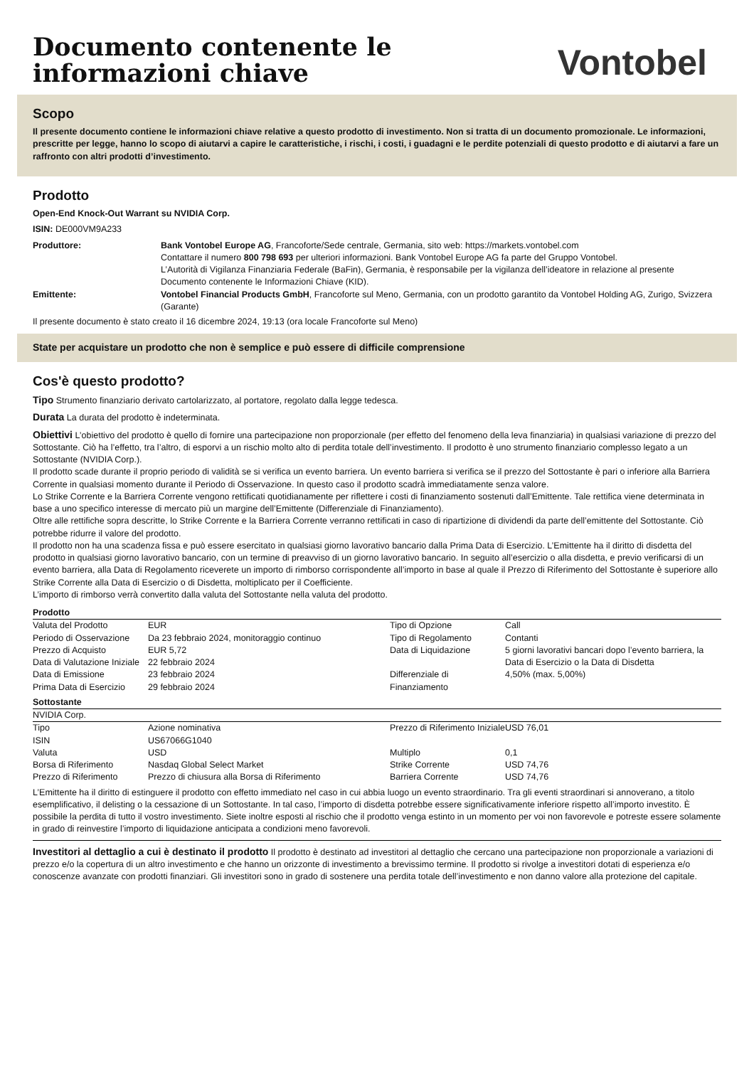Documento contenente le
informazioni chiave
Vontobel
Scopo
Il presente documento contiene le informazioni chiave relative a questo prodotto di investimento. Non si tratta di un documento promozionale. Le informazioni, prescritte per legge, hanno lo scopo di aiutarvi a capire le caratteristiche, i rischi, i costi, i guadagni e le perdite potenziali di questo prodotto e di aiutarvi a fare un raffronto con altri prodotti d’investimento.
Prodotto
Open-End Knock-Out Warrant su NVIDIA Corp.
ISIN: DE000VM9A233
| Produttore: | Bank Vontobel Europe AG , Francoforte/Sede centrale, Germania, sito web: https://markets.vontobel.com Contattare il numero 800 798 693 per ulteriori informazioni. Bank Vontobel Europe AG fa parte del Gruppo Vontobel. L’Autorità di Vigilanza Finanziaria Federale (BaFin), Germania, è responsabile per la vigilanza dell’ideatore in relazione al presente Documento contenente le Informazioni Chiave (KID). |
| Emittente: | Vontobel Financial Products GmbH , Francoforte sul Meno, Germania, con un prodotto garantito da Vontobel Holding AG, Zurigo, Svizzera (Garante) |
Il presente documento è stato creato il 16 dicembre 2024, 19:13 (ora locale Francoforte sul Meno)
State per acquistare un prodotto che non è semplice e può essere di difficile comprensione
Cos'è questo prodotto?
Tipo Strumento finanziario derivato cartolarizzato, al portatore, regolato dalla legge tedesca.
Durata La durata del prodotto è indeterminata.
Obiettivi L’obiettivo del prodotto è quello di fornire una partecipazione non proporzionale (per effetto del fenomeno della leva finanziaria) in qualsiasi variazione di prezzo del Sottostante. Ciò ha l’effetto, tra l’altro, di esporvi a un rischio molto alto di perdita totale dell’investimento. Il prodotto è uno strumento finanziario complesso legato a un Sottostante (NVIDIA Corp.).
Il prodotto scade durante il proprio periodo di validità se si verifica un evento barriera. Un evento barriera si verifica se il prezzo del Sottostante è pari o inferiore alla Barriera Corrente in qualsiasi momento durante il Periodo di Osservazione. In questo caso il prodotto scadrà immediatamente senza valore.
Lo Strike Corrente e la Barriera Corrente vengono rettificati quotidianamente per riflettere i costi di finanziamento sostenuti dall’Emittente. Tale rettifica viene determinata in base a uno specifico interesse di mercato più un margine dell’Emittente (Differenziale di Finanziamento).
Oltre alle rettifiche sopra descritte, lo Strike Corrente e la Barriera Corrente verranno rettificati in caso di ripartizione di dividendi da parte dell’emittente del Sottostante. Ciò potrebbe ridurre il valore del prodotto.
Il prodotto non ha una scadenza fissa e può essere esercitato in qualsiasi giorno lavorativo bancario dalla Prima Data di Esercizio. L’Emittente ha il diritto di disdetta del prodotto in qualsiasi giorno lavorativo bancario, con un termine di preavviso di un giorno lavorativo bancario. In seguito all’esercizio o alla disdetta, e previo verificarsi di un evento barriera, alla Data di Regolamento riceverete un importo di rimborso corrispondente all’importo in base al quale il Prezzo di Riferimento del Sottostante è superiore allo Strike Corrente alla Data di Esercizio o di Disdetta, moltiplicato per il Coefficiente.
L’importo di rimborso verrà convertito dalla valuta del Sottostante nella valuta del prodotto.
Prodotto
| Valuta del Prodotto | EUR | Tipo di Opzione | Call |
| Periodo di Osservazione | Da 23 febbraio 2024, monitoraggio continuo | Tipo di Regolamento | Contanti |
| Prezzo di Acquisto | EUR 5,72 | Data di Liquidazione | 5 giorni lavorativi bancari dopo l’evento barriera, la Data di Esercizio o la Data di Disdetta |
| Data di Valutazione Iniziale | 22 febbraio 2024 | | |
| Data di Emissione | 23 febbraio 2024 | Differenziale di Finanziamento | 4,50% (max. 5,00%) |
| Prima Data di Esercizio | 29 febbraio 2024 | | |
Sottostante
NVIDIA Corp.
| Tipo | Azione nominativa | Prezzo di Riferimento Iniziale | USD 76,01 |
| ISIN | US67066G1040 | | |
| Valuta | USD | Multiplo | 0,1 |
| Borsa di Riferimento | Nasdaq Global Select Market | Strike Corrente | USD 74,76 |
| Prezzo di Riferimento | Prezzo di chiusura alla Borsa di Riferimento | Barriera Corrente | USD 74,76 |
L’Emittente ha il diritto di estinguere il prodotto con effetto immediato nel caso in cui abbia luogo un evento straordinario. Tra gli eventi straordinari si annoverano, a titolo esemplificativo, il delisting o la cessazione di un Sottostante. In tal caso, l’importo di disdetta potrebbe essere significativamente inferiore rispetto all’importo investito. È possibile la perdita di tutto il vostro investimento. Siete inoltre esposti al rischio che il prodotto venga estinto in un momento per voi non favorevole e potreste essere solamente in grado di reinvestire l’importo di liquidazione anticipata a condizioni meno favorevoli.
Investitori al dettaglio a cui è destinato il prodotto Il prodotto è destinato ad investitori al dettaglio che cercano una partecipazione non proporzionale a variazioni di prezzo e/o la copertura di un altro investimento e che hanno un orizzonte di investimento a brevissimo termine. Il prodotto si rivolge a investitori dotati di esperienza e/o conoscenze avanzate con prodotti finanziari. Gli investitori sono in grado di sostenere una perdita totale dell’investimento e non danno valore alla protezione del capitale.